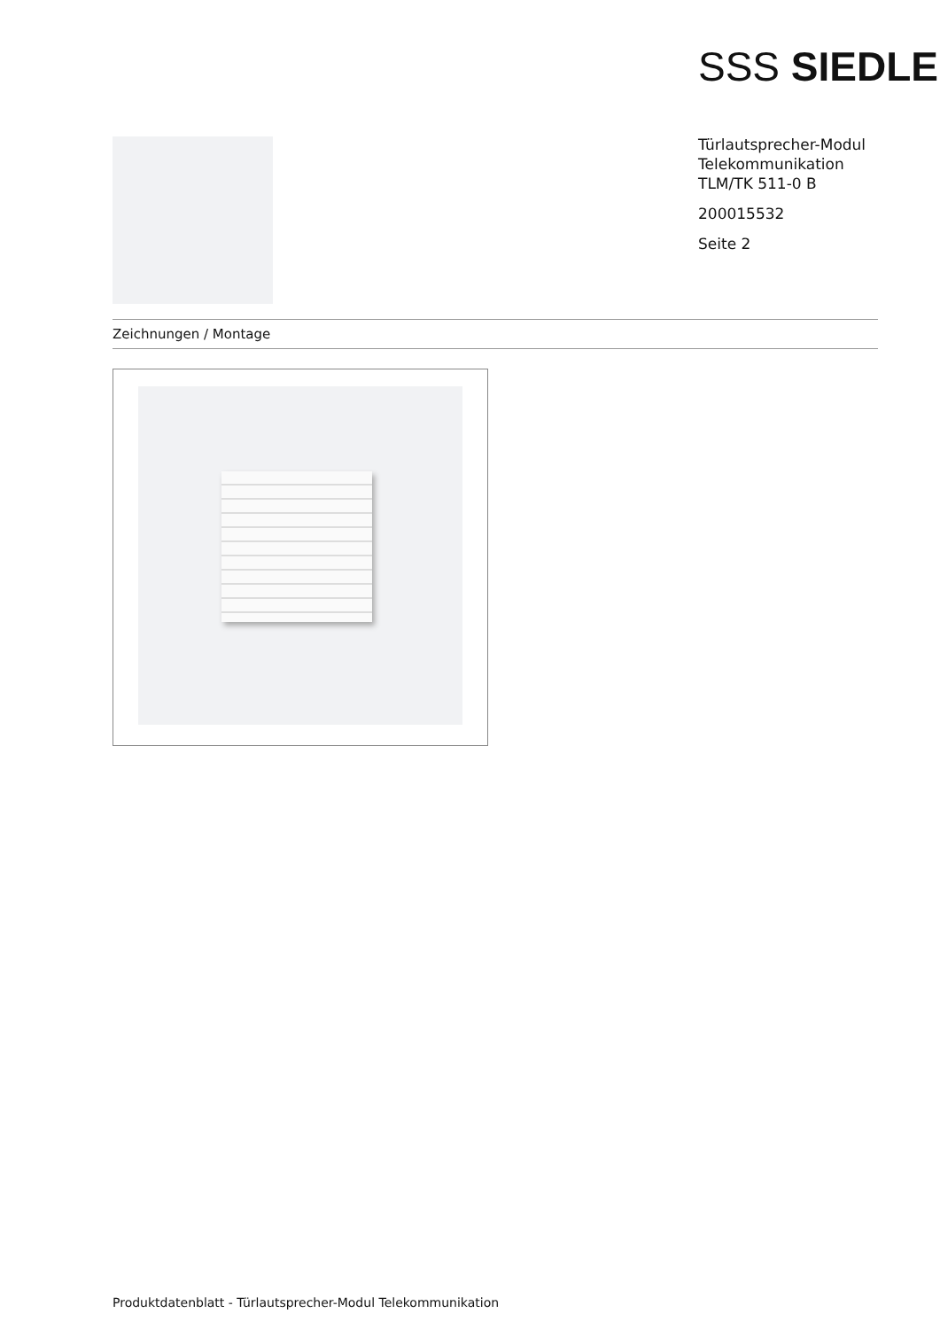SSS SIEDLE
Türlautsprecher-Modul
Telekommunikation
TLM/TK 511-0 B
200015532
Seite 2
Zeichnungen / Montage
Produktdatenblatt - Türlautsprecher-Modul Telekommunikation